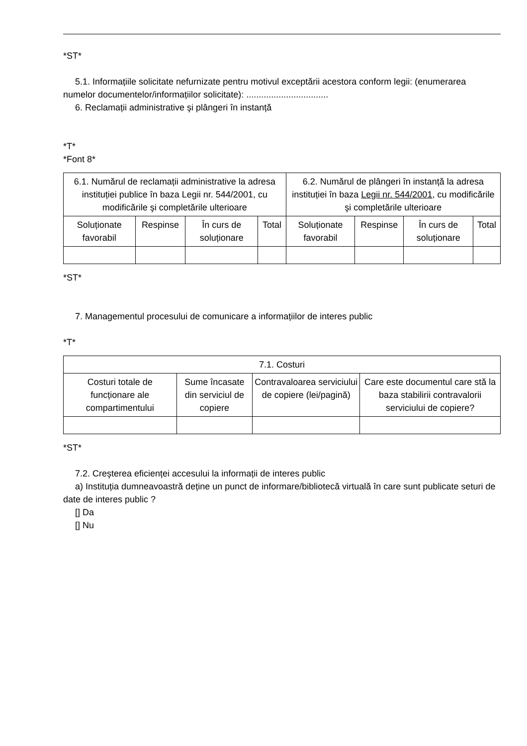*ST*
5.1. Informațiile solicitate nefurnizate pentru motivul exceptării acestora conform legii: (enumerarea numelor documentelor/informațiilor solicitate): .................................
6. Reclamații administrative şi plângeri în instanță
*T*
*Font 8*
| 6.1. Numărul de reclamații administrative la adresa instituției publice în baza Legii nr. 544/2001, cu modificările şi completările ulterioare | | | | 6.2. Numărul de plângeri în instanță la adresa instituției în baza Legii nr. 544/2001 , cu modificările şi completările ulterioare | | | |
| --- | --- | --- | --- | --- | --- | --- | --- |
| Soluționate favorabil | Respinse | În curs de soluționare | Total | Soluționate favorabil | Respinse | În curs de soluționare | Total |
*ST*
7. Managementul procesului de comunicare a informațiilor de interes public
*T*
| 7.1. Costuri | | | |
| --- | --- | --- | --- |
| Costuri totale de funcționare ale compartimentului | Sume încasate din serviciul de copiere | Contravaloarea serviciului de copiere (lei/pagină) | Care este documentul care stă la baza stabilirii contravalorii serviciului de copiere? |
*ST*
7.2. Creşterea eficienței accesului la informații de interes public
a) Instituția dumneavoastră deține un punct de informare/bibliotecă virtuală în care sunt publicate seturi de date de interes public ?
[] Da
[] Nu